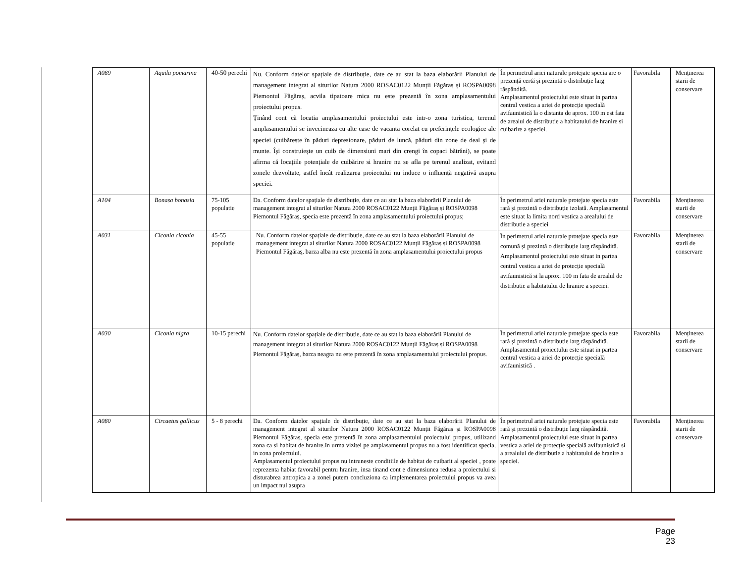| A089 | Aquila pomarina | 40-50 perechi | Nu. Conform datelor spațiale de distribuție, date ce au stat la baza elaborării Planului de management integrat al siturilor Natura 2000 ROSAC0122 Munții Făgăraș și ROSPA0098 Piemontul Făgăraș, acvila tipatoare mica nu este prezentă în zona amplasamentului proiectului propus. Ținând cont că locatia amplasamentului proiectului este intr-o zona turistica, terenul amplasamentului se invecineaza cu alte case de vacanta corelat cu preferințele ecologice ale speciei (cuibărește în păduri depresionare, păduri de luncă, păduri din zone de deal și de munte. Își construiește un cuib de dimensiuni mari din crengi în copaci bătrâni), se poate afirma că locațiile potențiale de cuibărire si hranire nu se afla pe terenul analizat, evitand zonele dezvoltate, astfel încât realizarea proiectului nu induce o influență negativă asupra speciei. | În perimetrul ariei naturale protejate specia are o prezență certă și prezintă o distribuție larg răspândită. Amplasamentul proiectului este situat in partea central vestica a ariei de protecție specială avifaunistică la o distanta de aprox. 100 m est fata de arealul de distributie a habitatului de hranire si cuibarire a speciei. | Favorabila | Menținerea starii de conservare |
| A104 | Bonasa bonasia | 75-105 populatie | Da. Conform datelor spațiale de distribuție, date ce au stat la baza elaborării Planului de management integrat al siturilor Natura 2000 ROSAC0122 Munții Făgăraș și ROSPA0098 Piemontul Făgăraș, specia este prezentă în zona amplasamentului proiectului propus; | În perimetrul ariei naturale protejate specia este rară și prezintă o distribuție izolată. Amplasamentul este situat la limita nord vestica a arealului de distributie a speciei | Favorabila | Menținerea starii de conservare |
| A031 | Ciconia ciconia | 45-55 populatie | Nu. Conform datelor spațiale de distribuție, date ce au stat la baza elaborării Planului de management integrat al siturilor Natura 2000 ROSAC0122 Munții Făgăraș și ROSPA0098 Piemontul Făgăraș, barza alba nu este prezentă în zona amplasamentului proiectului propus | În perimetrul ariei naturale protejate specia este comună și prezintă o distribuție larg răspândită. Amplasamentul proiectului este situat in partea central vestica a ariei de protecție specială avifaunistică si la aprox. 100 m fata de arealul de distributie a habitatului de hranire a speciei. | Favorabila | Menținerea starii de conservare |
| A030 | Ciconia nigra | 10-15 perechi | Nu. Conform datelor spațiale de distribuție, date ce au stat la baza elaborării Planului de management integrat al siturilor Natura 2000 ROSAC0122 Munții Făgăraș și ROSPA0098 Piemontul Făgăraș, barza neagra nu este prezentă în zona amplasamentului proiectului propus. | În perimetrul ariei naturale protejate specia este rară și prezintă o distribuție larg răspândită. Amplasamentul proiectului este situat in partea central vestica a ariei de protecție specială avifaunistică . | Favorabila | Menținerea starii de conservare |
| A080 | Circaetus gallicus | 5 - 8 perechi | Da. Conform datelor spațiale de distribuție, date ce au stat la baza elaborării Planului de management integrat al siturilor Natura 2000 ROSAC0122 Munții Făgăraș și ROSPA0098 Piemontul Făgăraș, specia este prezentă în zona amplasamentului proiectului propus, utilizand zona ca si habitat de hranire.In urma vizitei pe amplasamentul propus nu a fost identificat specia, in zona proiectului. Amplasamentul proiectului propus nu intruneste conditiile de habitat de cuibarit al speciei , poate reprezenta habiat favorabil pentru hranire, insa tinand cont e dimensiunea redusa a proiectului si disturabrea antropica a a zonei putem concluziona ca implementarea proiectului propus va avea un impact nul asupra | În perimetrul ariei naturale protejate specia este rară și prezintă o distribuție larg răspândită. Amplasamentul proiectului este situat in partea vestica a ariei de protecție specială avifaunistică si a arealului de distributie a habitatului de hranire a speciei. | Favorabila | Menținerea starii de conservare |
Page 23